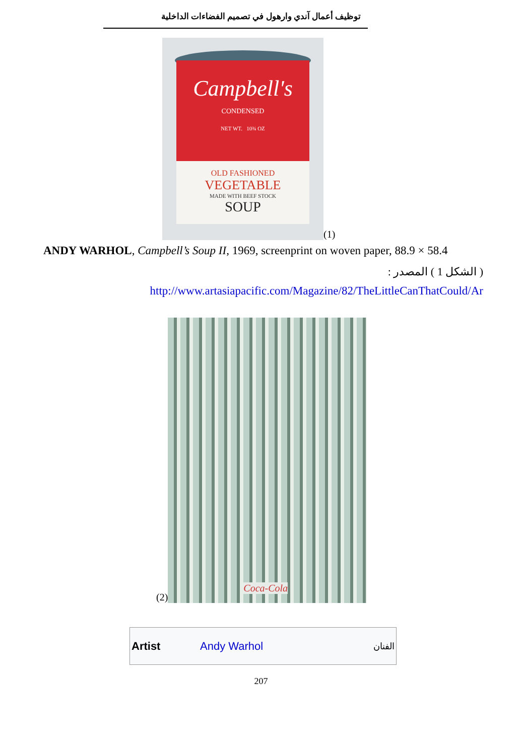توظيف أعمال آندي وارهول في تصميم الفضاءات الداخلية
Campbell's
CONDENSED
NET WT. 10¾ OZ
OLD FASHIONED
VEGETABLE
MADE WITH BEEF STOCK
SOUP
(1)
ANDY WARHOL, Campbell’s Soup II, 1969, screenprint on woven paper, 88.9 × 58.4
( الشكل 1 ) المصدر :
http://www.artasiapacific.com/Magazine/82/TheLittleCanThatCould/Ar
(2)
Coca-Cola
| Artist | Andy Warhol | الفنان |
207